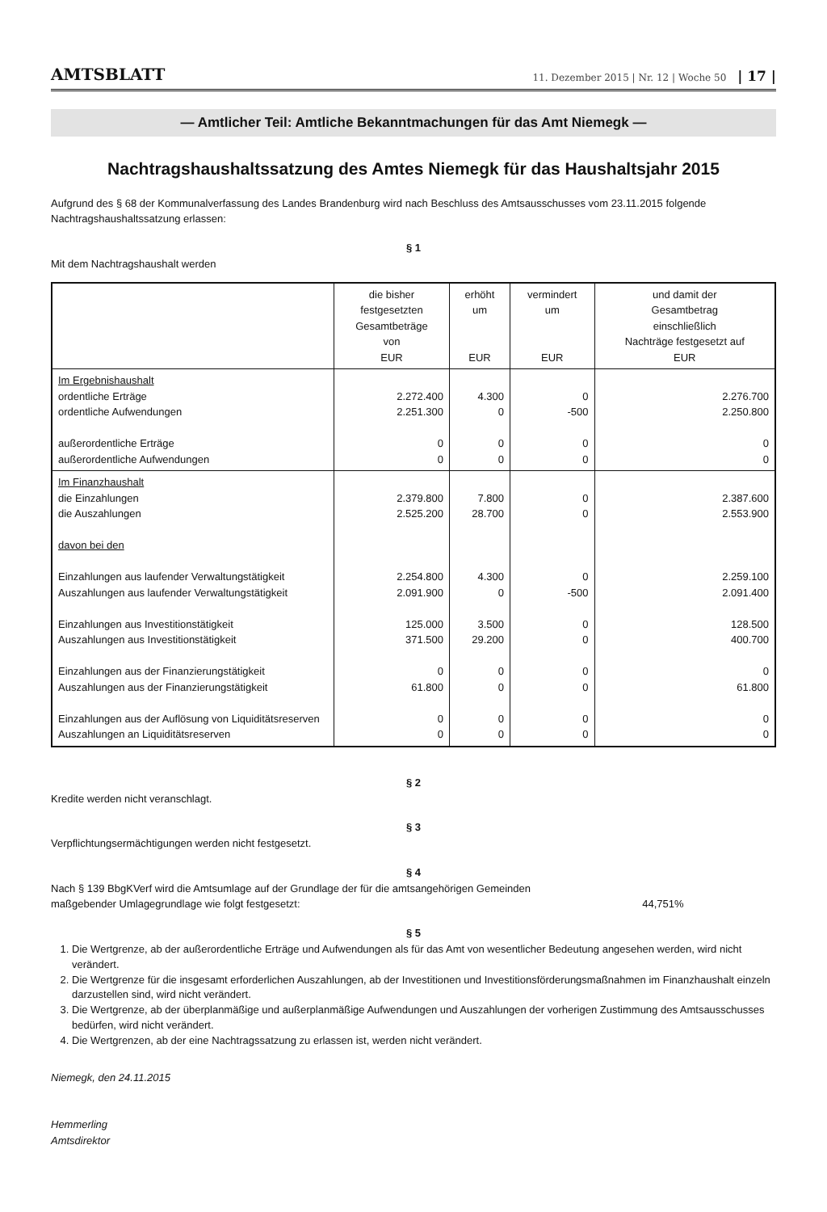AMTSBLATT 11. Dezember 2015 | Nr. 12 | Woche 50 | 17 |
— Amtlicher Teil: Amtliche Bekanntmachungen für das Amt Niemegk —
Nachtragshaushaltssatzung des Amtes Niemegk für das Haushaltsjahr 2015
Aufgrund des § 68 der Kommunalverfassung des Landes Brandenburg wird nach Beschluss des Amtsausschusses vom 23.11.2015 folgende Nachtragshaushaltssatzung erlassen:
§ 1
Mit dem Nachtragshaushalt werden
| | die bisher festgesetzten Gesamtbeträge von EUR | erhöht um EUR | vermindert um EUR | und damit der Gesamtbetrag einschließlich Nachträge festgesetzt auf EUR |
| --- | --- | --- | --- | --- |
| Im Ergebnishaushalt ordentliche Erträge ordentliche Aufwendungen außerordentliche Erträge außerordentliche Aufwendungen | 2.272.400 2.251.300 0 0 | 4.300 0 0 0 | 0 -500 0 0 | 2.276.700 2.250.800 0 0 |
| Im Finanzhaushalt die Einzahlungen die Auszahlungen davon bei den Einzahlungen aus laufender Verwaltungstätigkeit Auszahlungen aus laufender Verwaltungstätigkeit Einzahlungen aus Investitionstätigkeit Auszahlungen aus Investitionstätigkeit Einzahlungen aus der Finanzierungstätigkeit Auszahlungen aus der Finanzierungstätigkeit Einzahlungen aus der Auflösung von Liquiditätsreserven Auszahlungen an Liquiditätsreserven | 2.379.800 2.525.200 2.254.800 2.091.900 125.000 371.500 0 61.800 0 0 | 7.800 28.700 4.300 0 3.500 29.200 0 0 0 0 | 0 0 0 -500 0 0 0 0 0 0 | 2.387.600 2.553.900 2.259.100 2.091.400 128.500 400.700 0 61.800 0 0 |
§ 2
Kredite werden nicht veranschlagt.
§ 3
Verpflichtungsermächtigungen werden nicht festgesetzt.
§ 4
Nach § 139 BbgKVerf wird die Amtsumlage auf der Grundlage der für die amtsangehörigen Gemeinden
maßgebender Umlagegrundlage wie folgt festgesetzt: 44,751%
§ 5
1. Die Wertgrenze, ab der außerordentliche Erträge und Aufwendungen als für das Amt von wesentlicher Bedeutung angesehen werden, wird nicht verändert.
2. Die Wertgrenze für die insgesamt erforderlichen Auszahlungen, ab der Investitionen und Investitionsförderungsmaßnahmen im Finanzhaushalt einzeln darzustellen sind, wird nicht verändert.
3. Die Wertgrenze, ab der überplanmäßige und außerplanmäßige Aufwendungen und Auszahlungen der vorherigen Zustimmung des Amtsausschusses bedürfen, wird nicht verändert.
4. Die Wertgrenzen, ab der eine Nachtragssatzung zu erlassen ist, werden nicht verändert.
Niemegk, den 24.11.2015
Hemmerling
Amtsdirektor